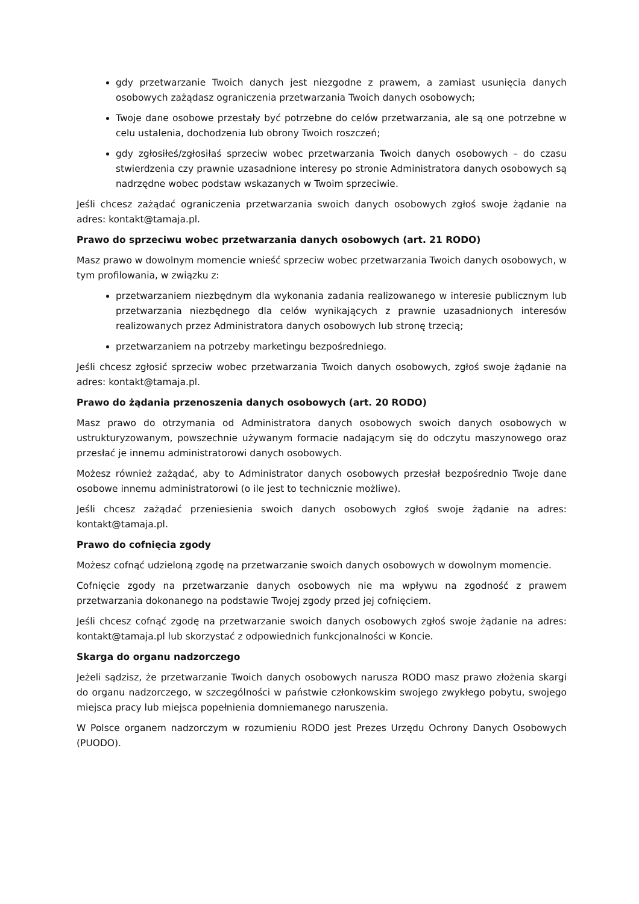gdy przetwarzanie Twoich danych jest niezgodne z prawem, a zamiast usunięcia danych osobowych zażądasz ograniczenia przetwarzania Twoich danych osobowych;
Twoje dane osobowe przestały być potrzebne do celów przetwarzania, ale są one potrzebne w celu ustalenia, dochodzenia lub obrony Twoich roszczeń;
gdy zgłosiłeś/zgłosiłaś sprzeciw wobec przetwarzania Twoich danych osobowych – do czasu stwierdzenia czy prawnie uzasadnione interesy po stronie Administratora danych osobowych są nadrzędne wobec podstaw wskazanych w Twoim sprzeciwie.
Jeśli chcesz zażądać ograniczenia przetwarzania swoich danych osobowych zgłoś swoje żądanie na adres: kontakt@tamaja.pl.
Prawo do sprzeciwu wobec przetwarzania danych osobowych (art. 21 RODO)
Masz prawo w dowolnym momencie wnieść sprzeciw wobec przetwarzania Twoich danych osobowych, w tym profilowania, w związku z:
przetwarzaniem niezbędnym dla wykonania zadania realizowanego w interesie publicznym lub przetwarzania niezbędnego dla celów wynikających z prawnie uzasadnionych interesów realizowanych przez Administratora danych osobowych lub stronę trzecią;
przetwarzaniem na potrzeby marketingu bezpośredniego.
Jeśli chcesz zgłosić sprzeciw wobec przetwarzania Twoich danych osobowych, zgłoś swoje żądanie na adres: kontakt@tamaja.pl.
Prawo do żądania przenoszenia danych osobowych (art. 20 RODO)
Masz prawo do otrzymania od Administratora danych osobowych swoich danych osobowych w ustrukturyzowanym, powszechnie używanym formacie nadającym się do odczytu maszynowego oraz przesłać je innemu administratorowi danych osobowych.
Możesz również zażądać, aby to Administrator danych osobowych przesłał bezpośrednio Twoje dane osobowe innemu administratorowi (o ile jest to technicznie możliwe).
Jeśli chcesz zażądać przeniesienia swoich danych osobowych zgłoś swoje żądanie na adres: kontakt@tamaja.pl.
Prawo do cofnięcia zgody
Możesz cofnąć udzieloną zgodę na przetwarzanie swoich danych osobowych w dowolnym momencie.
Cofnięcie zgody na przetwarzanie danych osobowych nie ma wpływu na zgodność z prawem przetwarzania dokonanego na podstawie Twojej zgody przed jej cofnięciem.
Jeśli chcesz cofnąć zgodę na przetwarzanie swoich danych osobowych zgłoś swoje żądanie na adres: kontakt@tamaja.pl lub skorzystać z odpowiednich funkcjonalności w Koncie.
Skarga do organu nadzorczego
Jeżeli sądzisz, że przetwarzanie Twoich danych osobowych narusza RODO masz prawo złożenia skargi do organu nadzorczego, w szczególności w państwie członkowskim swojego zwykłego pobytu, swojego miejsca pracy lub miejsca popełnienia domniemanego naruszenia.
W Polsce organem nadzorczym w rozumieniu RODO jest Prezes Urzędu Ochrony Danych Osobowych (PUODO).